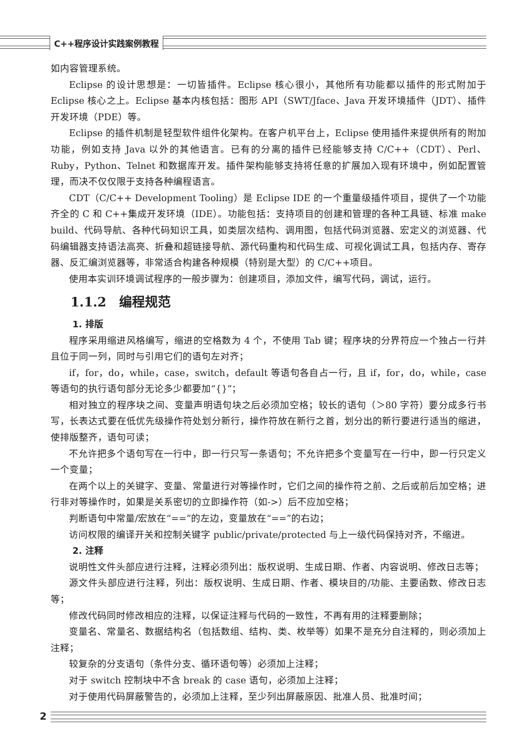C++程序设计实践案例教程
如内容管理系统。
Eclipse 的设计思想是：一切皆插件。Eclipse 核心很小，其他所有功能都以插件的形式附加于 Eclipse 核心之上。Eclipse 基本内核包括：图形 API（SWT/Jface、Java 开发环境插件（JDT）、插件开发环境（PDE）等。
Eclipse 的插件机制是轻型软件组件化架构。在客户机平台上，Eclipse 使用插件来提供所有的附加功能，例如支持 Java 以外的其他语言。已有的分离的插件已经能够支持 C/C++（CDT）、Perl、Ruby，Python、Telnet 和数据库开发。插件架构能够支持将任意的扩展加入现有环境中，例如配置管理，而决不仅仅限于支持各种编程语言。
CDT（C/C++ Development Tooling）是 Eclipse IDE 的一个重量级插件项目，提供了一个功能齐全的 C 和 C++集成开发环境（IDE）。功能包括：支持项目的创建和管理的各种工具链、标准 make build、代码导航、各种代码知识工具，如类层次结构、调用图，包括代码浏览器、宏定义的浏览器、代码编辑器支持语法高亮、折叠和超链接导航、源代码重构和代码生成、可视化调试工具，包括内存、寄存器、反汇编浏览器等，非常适合构建各种规模（特别是大型）的 C/C++项目。
使用本实训环境调试程序的一般步骤为：创建项目，添加文件，编写代码，调试，运行。
1.1.2　编程规范
1. 排版
程序采用缩进风格编写，缩进的空格数为 4 个，不使用 Tab 键；程序块的分界符应一个独占一行并且位于同一列，同时与引用它们的语句左对齐；
if，for，do，while，case，switch，default 等语句各自占一行，且 if，for，do，while，case 等语句的执行语句部分无论多少都要加“{}”；
相对独立的程序块之间、变量声明语句块之后必须加空格；较长的语句（＞80 字符）要分成多行书写，长表达式要在低优先级操作符处划分新行，操作符放在新行之首，划分出的新行要进行适当的缩进，使排版整齐，语句可读；
不允许把多个语句写在一行中，即一行只写一条语句；不允许把多个变量写在一行中，即一行只定义一个变量；
在两个以上的关键字、变量、常量进行对等操作时，它们之间的操作符之前、之后或前后加空格；进行非对等操作时，如果是关系密切的立即操作符（如->）后不应加空格；
判断语句中常量/宏放在“==”的左边，变量放在“==”的右边；
访问权限的编译开关和控制关键字 public/private/protected 与上一级代码保持对齐，不缩进。
2. 注释
说明性文件头部应进行注释，注释必须列出：版权说明、生成日期、作者、内容说明、修改日志等；
源文件头部应进行注释，列出：版权说明、生成日期、作者、模块目的/功能、主要函数、修改日志等；
修改代码同时修改相应的注释，以保证注释与代码的一致性，不再有用的注释要删除；
变量名、常量名、数据结构名（包括数组、结构、类、枚举等）如果不是充分自注释的，则必须加上注释；
较复杂的分支语句（条件分支、循环语句等）必须加上注释；
对于 switch 控制块中不含 break 的 case 语句，必须加上注释；
对于使用代码屏蔽警告的，必须加上注释，至少列出屏蔽原因、批准人员、批准时间；
2